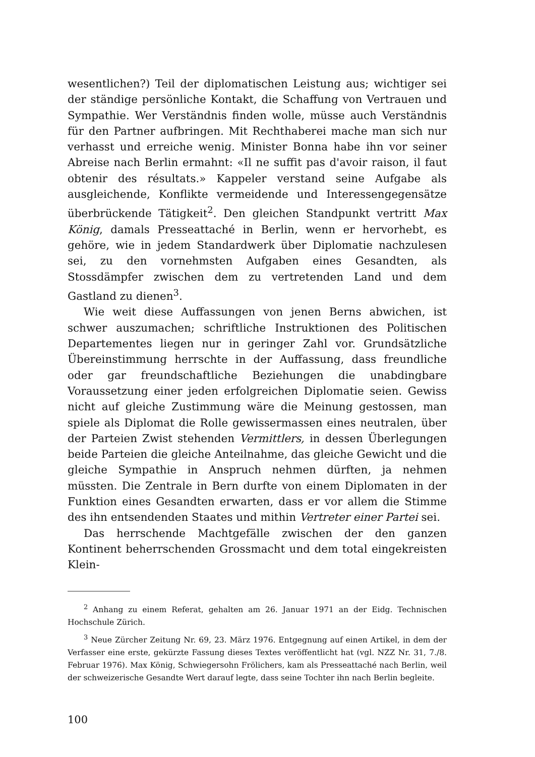wesentlichen?) Teil der diplomatischen Leistung aus; wichtiger sei der ständige persönliche Kontakt, die Schaffung von Vertrauen und Sympathie. Wer Verständnis finden wolle, müsse auch Verständnis für den Partner aufbringen. Mit Rechthaberei mache man sich nur verhasst und erreiche wenig. Minister Bonna habe ihn vor seiner Abreise nach Berlin ermahnt: «Il ne suffit pas d'avoir raison, il faut obtenir des résultats.» Kappeler verstand seine Aufgabe als ausgleichende, Konflikte vermeidende und Interessengegensätze überbrückende Tätigkeit<sup>2</sup>. Den gleichen Standpunkt vertritt Max König, damals Presseattaché in Berlin, wenn er hervorhebt, es gehöre, wie in jedem Standardwerk über Diplomatie nachzulesen sei, zu den vornehmsten Aufgaben eines Gesandten, als Stossdämpfer zwischen dem zu vertretenden Land und dem Gastland zu dienen<sup>3</sup>.
Wie weit diese Auffassungen von jenen Berns abwichen, ist schwer auszumachen; schriftliche Instruktionen des Politischen Departementes liegen nur in geringer Zahl vor. Grundsätzliche Übereinstimmung herrschte in der Auffassung, dass freundliche oder gar freundschaftliche Beziehungen die unabdingbare Voraussetzung einer jeden erfolgreichen Diplomatie seien. Gewiss nicht auf gleiche Zustimmung wäre die Meinung gestossen, man spiele als Diplomat die Rolle gewissermassen eines neutralen, über der Parteien Zwist stehenden Vermittlers, in dessen Überlegungen beide Parteien die gleiche Anteilnahme, das gleiche Gewicht und die gleiche Sympathie in Anspruch nehmen dürften, ja nehmen müssten. Die Zentrale in Bern durfte von einem Diplomaten in der Funktion eines Gesandten erwarten, dass er vor allem die Stimme des ihn entsendenden Staates und mithin Vertreter einer Partei sei.
Das herrschende Machtgefälle zwischen der den ganzen Kontinent beherrschenden Grossmacht und dem total eingekreisten Klein-
<sup>2</sup> Anhang zu einem Referat, gehalten am 26. Januar 1971 an der Eidg. Technischen Hochschule Zürich.
<sup>3</sup> Neue Zürcher Zeitung Nr. 69, 23. März 1976. Entgegnung auf einen Artikel, in dem der Verfasser eine erste, gekürzte Fassung dieses Textes veröffentlicht hat (vgl. NZZ Nr. 31, 7./8. Februar 1976). Max König, Schwiegersohn Frölichers, kam als Presseattaché nach Berlin, weil der schweizerische Gesandte Wert darauf legte, dass seine Tochter ihn nach Berlin begleite.
100